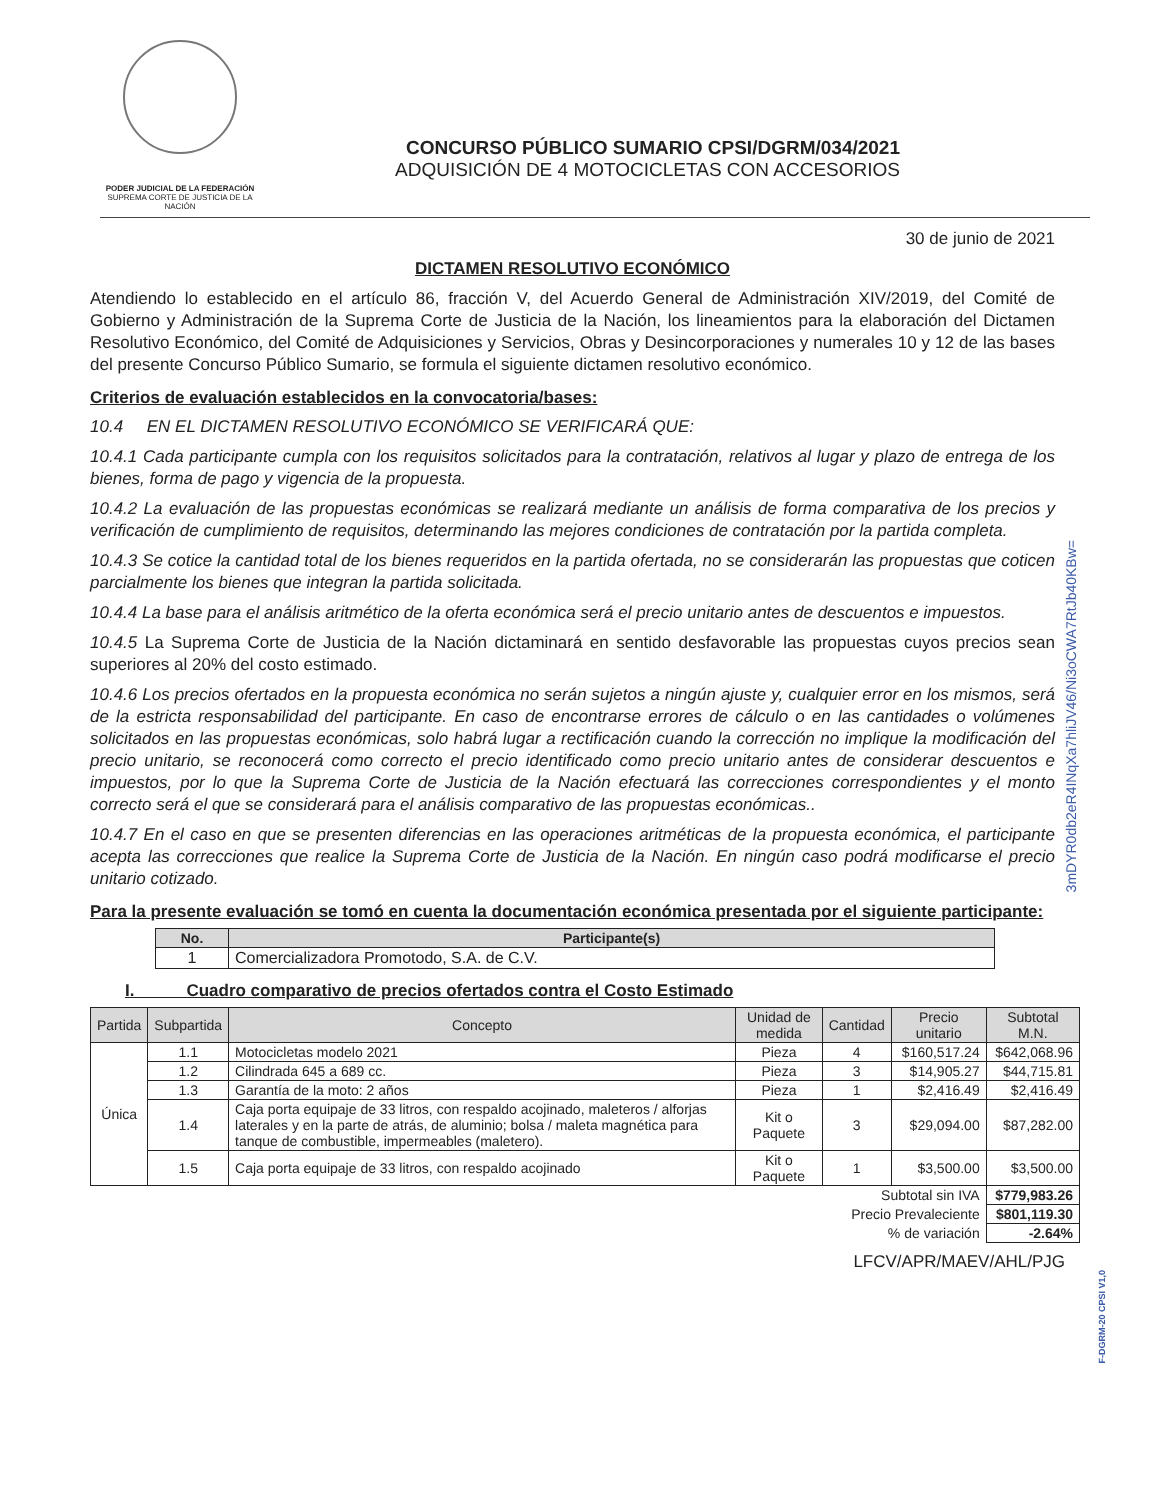PODER JUDICIAL DE LA FEDERACIÓN
SUPREMA CORTE DE JUSTICIA DE LA NACIÓN
CONCURSO PÚBLICO SUMARIO CPSI/DGRM/034/2021
ADQUISICIÓN DE 4 MOTOCICLETAS CON ACCESORIOS
30 de junio de 2021
DICTAMEN RESOLUTIVO ECONÓMICO
Atendiendo lo establecido en el artículo 86, fracción V, del Acuerdo General de Administración XIV/2019, del Comité de Gobierno y Administración de la Suprema Corte de Justicia de la Nación, los lineamientos para la elaboración del Dictamen Resolutivo Económico, del Comité de Adquisiciones y Servicios, Obras y Desincorporaciones y numerales 10 y 12 de las bases del presente Concurso Público Sumario, se formula el siguiente dictamen resolutivo económico.
Criterios de evaluación establecidos en la convocatoria/bases:
10.4 EN EL DICTAMEN RESOLUTIVO ECONÓMICO SE VERIFICARÁ QUE:
10.4.1 Cada participante cumpla con los requisitos solicitados para la contratación, relativos al lugar y plazo de entrega de los bienes, forma de pago y vigencia de la propuesta.
10.4.2 La evaluación de las propuestas económicas se realizará mediante un análisis de forma comparativa de los precios y verificación de cumplimiento de requisitos, determinando las mejores condiciones de contratación por la partida completa.
10.4.3 Se cotice la cantidad total de los bienes requeridos en la partida ofertada, no se considerarán las propuestas que coticen parcialmente los bienes que integran la partida solicitada.
10.4.4 La base para el análisis aritmético de la oferta económica será el precio unitario antes de descuentos e impuestos.
10.4.5 La Suprema Corte de Justicia de la Nación dictaminará en sentido desfavorable las propuestas cuyos precios sean superiores al 20% del costo estimado.
10.4.6 Los precios ofertados en la propuesta económica no serán sujetos a ningún ajuste y, cualquier error en los mismos, será de la estricta responsabilidad del participante. En caso de encontrarse errores de cálculo o en las cantidades o volúmenes solicitados en las propuestas económicas, solo habrá lugar a rectificación cuando la corrección no implique la modificación del precio unitario, se reconocerá como correcto el precio identificado como precio unitario antes de considerar descuentos e impuestos, por lo que la Suprema Corte de Justicia de la Nación efectuará las correcciones correspondientes y el monto correcto será el que se considerará para el análisis comparativo de las propuestas económicas..
10.4.7 En el caso en que se presenten diferencias en las operaciones aritméticas de la propuesta económica, el participante acepta las correcciones que realice la Suprema Corte de Justicia de la Nación. En ningún caso podrá modificarse el precio unitario cotizado.
Para la presente evaluación se tomó en cuenta la documentación económica presentada por el siguiente participante:
| No. | Participante(s) |
| --- | --- |
| 1 | Comercializadora Promotodo, S.A. de C.V. |
I. Cuadro comparativo de precios ofertados contra el Costo Estimado
| Partida | Subpartida | Concepto | Unidad de medida | Cantidad | Precio unitario | Subtotal M.N. |
| --- | --- | --- | --- | --- | --- | --- |
| Única | 1.1 | Motocicletas modelo 2021 | Pieza | 4 | $160,517.24 | $642,068.96 |
| | 1.2 | Cilindrada 645 a 689 cc. | Pieza | 3 | $14,905.27 | $44,715.81 |
| | 1.3 | Garantía de la moto: 2 años | Pieza | 1 | $2,416.49 | $2,416.49 |
| | 1.4 | Caja porta equipaje de 33 litros, con respaldo acojinado, maleteros / alforjas laterales y en la parte de atrás, de aluminio; bolsa / maleta magnética para tanque de combustible, impermeables (maletero). | Kit o Paquete | 3 | $29,094.00 | $87,282.00 |
| | 1.5 | Caja porta equipaje de 33 litros, con respaldo acojinado | Kit o Paquete | 1 | $3,500.00 | $3,500.00 |
| Subtotal sin IVA | | | | | | $779,983.26 |
| Precio Prevaleciente | | | | | | $801,119.30 |
| % de variación | | | | | | -2.64% |
LFCV/APR/MAEV/AHL/PJG
3mDYR0db2eR4INqXa7hliJV46/Ni3oCWA7RtJb40KBw=
F-DGRM-20 CPSI V1,0